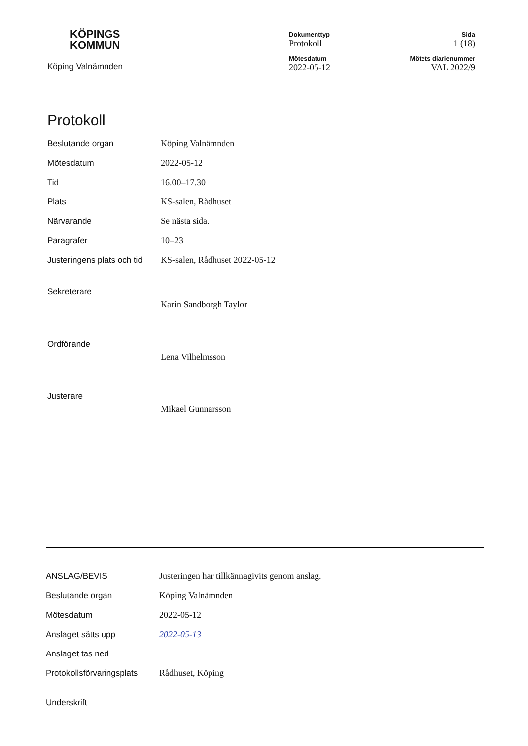KÖPINGS
KOMMUN
Köping Valnämnden
Dokumenttyp
Protokoll
Mötesdatum
2022-05-12
Sida
1 (18)
Mötets diarienummer
VAL 2022/9
Protokoll
Beslutande organ Köping Valnämnden
Mötesdatum 2022-05-12
Tid 16.00–17.30
Plats KS-salen, Rådhuset
Närvarande Se nästa sida.
Paragrafer 10–23
Justeringens plats och tid
KS-salen, Rådhuset 2022-05-12
Sekreterare
Karin Sandborgh Taylor
Ordförande
Lena Vilhelmsson
Justerare
Mikael Gunnarsson
ANSLAG/BEVIS
Justeringen har tillkännagivits genom anslag.
Beslutande organ Köping Valnämnden
Mötesdatum 2022-05-12
Anslaget sätts upp 2022-05-13
Anslaget tas ned
Protokollsförvaringsplats
Rådhuset, Köping
Underskrift